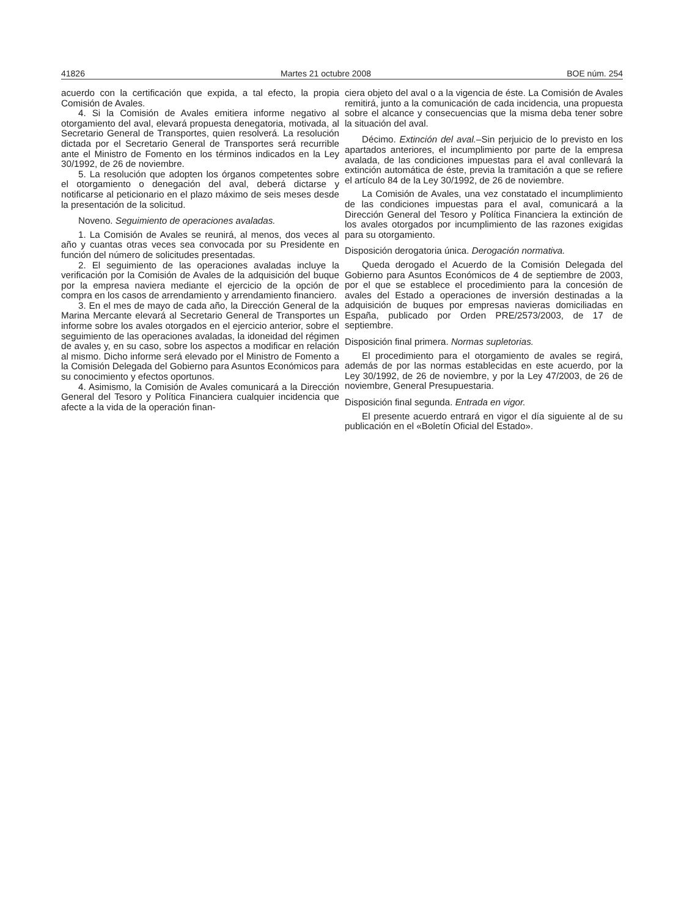41826 Martes 21 octubre 2008 BOE núm. 254
acuerdo con la certificación que expida, a tal efecto, la propia Comisión de Avales.
4. Si la Comisión de Avales emitiera informe negativo al otorgamiento del aval, elevará propuesta denegatoria, motivada, al Secretario General de Transportes, quien resolverá. La resolución dictada por el Secretario General de Transportes será recurrible ante el Ministro de Fomento en los términos indicados en la Ley 30/1992, de 26 de noviembre.
5. La resolución que adopten los órganos competentes sobre el otorgamiento o denegación del aval, deberá dictarse y notificarse al peticionario en el plazo máximo de seis meses desde la presentación de la solicitud.
Noveno. Seguimiento de operaciones avaladas.
1. La Comisión de Avales se reunirá, al menos, dos veces al año y cuantas otras veces sea convocada por su Presidente en función del número de solicitudes presentadas.
2. El seguimiento de las operaciones avaladas incluye la verificación por la Comisión de Avales de la adquisición del buque por la empresa naviera mediante el ejercicio de la opción de compra en los casos de arrendamiento y arrendamiento financiero.
3. En el mes de mayo de cada año, la Dirección General de la Marina Mercante elevará al Secretario General de Transportes un informe sobre los avales otorgados en el ejercicio anterior, sobre el seguimiento de las operaciones avaladas, la idoneidad del régimen de avales y, en su caso, sobre los aspectos a modificar en relación al mismo. Dicho informe será elevado por el Ministro de Fomento a la Comisión Delegada del Gobierno para Asuntos Económicos para su conocimiento y efectos oportunos.
4. Asimismo, la Comisión de Avales comunicará a la Dirección General del Tesoro y Política Financiera cualquier incidencia que afecte a la vida de la operación finan-
ciera objeto del aval o a la vigencia de éste. La Comisión de Avales remitirá, junto a la comunicación de cada incidencia, una propuesta sobre el alcance y consecuencias que la misma deba tener sobre la situación del aval.
Décimo. Extinción del aval.–Sin perjuicio de lo previsto en los apartados anteriores, el incumplimiento por parte de la empresa avalada, de las condiciones impuestas para el aval conllevará la extinción automática de éste, previa la tramitación a que se refiere el artículo 84 de la Ley 30/1992, de 26 de noviembre.
La Comisión de Avales, una vez constatado el incumplimiento de las condiciones impuestas para el aval, comunicará a la Dirección General del Tesoro y Política Financiera la extinción de los avales otorgados por incumplimiento de las razones exigidas para su otorgamiento.
Disposición derogatoria única. Derogación normativa.
Queda derogado el Acuerdo de la Comisión Delegada del Gobierno para Asuntos Económicos de 4 de septiembre de 2003, por el que se establece el procedimiento para la concesión de avales del Estado a operaciones de inversión destinadas a la adquisición de buques por empresas navieras domiciliadas en España, publicado por Orden PRE/2573/2003, de 17 de septiembre.
Disposición final primera. Normas supletorias.
El procedimiento para el otorgamiento de avales se regirá, además de por las normas establecidas en este acuerdo, por la Ley 30/1992, de 26 de noviembre, y por la Ley 47/2003, de 26 de noviembre, General Presupuestaria.
Disposición final segunda. Entrada en vigor.
El presente acuerdo entrará en vigor el día siguiente al de su publicación en el «Boletín Oficial del Estado».